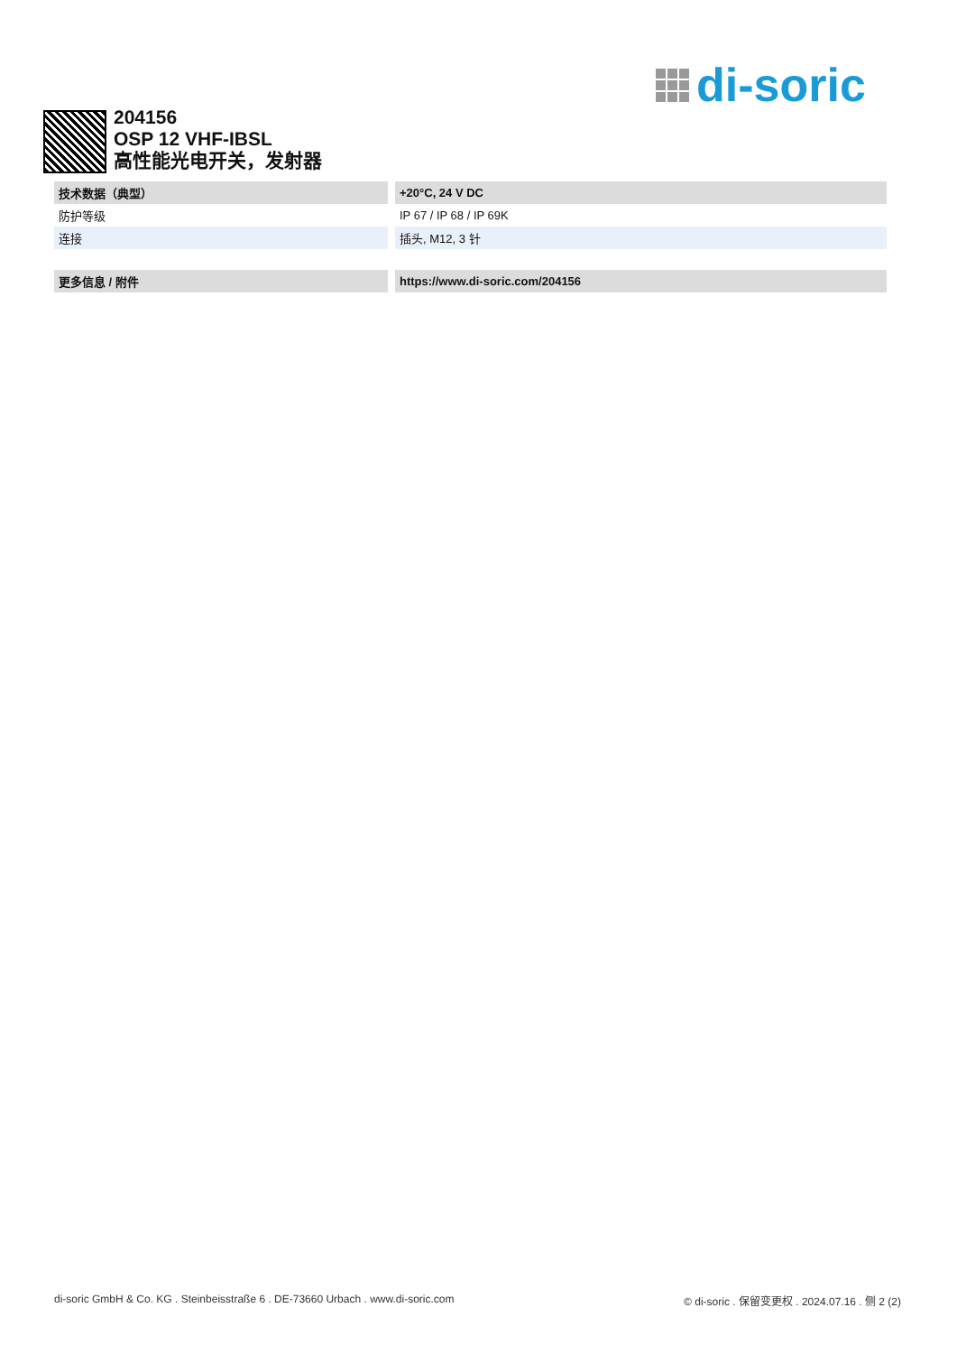di-soric
204156
OSP 12 VHF-IBSL
高性能光电开关，发射器
| 技术数据（典型） | +20°C, 24 V DC |
| 防护等级 | IP 67 / IP 68 / IP 69K |
| 连接 | 插头, M12, 3 针 |
| 更多信息 / 附件 | https://www.di-soric.com/204156 |
di-soric GmbH & Co. KG . Steinbeisstraße 6 . DE-73660 Urbach . www.di-soric.com © di-soric . 保留变更权 . 2024.07.16 . 侧 2 (2)